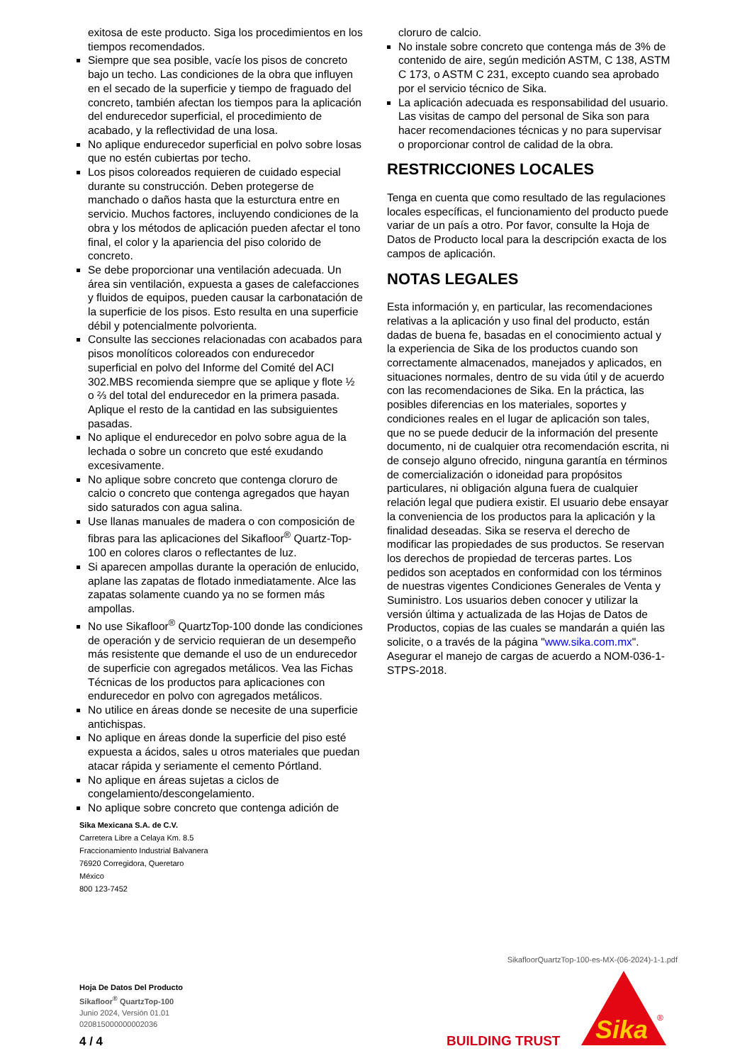exitosa de este producto. Siga los procedimientos en los tiempos recomendados.
Siempre que sea posible, vacíe los pisos de concreto bajo un techo. Las condiciones de la obra que influyen en el secado de la superficie y tiempo de fraguado del concreto, también afectan los tiempos para la aplicación del endurecedor superficial, el procedimiento de acabado, y la reflectividad de una losa.
No aplique endurecedor superficial en polvo sobre losas que no estén cubiertas por techo.
Los pisos coloreados requieren de cuidado especial durante su construcción. Deben protegerse de manchado o daños hasta que la esturctura entre en servicio. Muchos factores, incluyendo condiciones de la obra y los métodos de aplicación pueden afectar el tono final, el color y la apariencia del piso colorido de concreto.
Se debe proporcionar una ventilación adecuada. Un área sin ventilación, expuesta a gases de calefacciones y fluidos de equipos, pueden causar la carbonatación de la superficie de los pisos. Esto resulta en una superficie débil y potencialmente polvorienta.
Consulte las secciones relacionadas con acabados para pisos monolíticos coloreados con endurecedor superficial en polvo del Informe del Comité del ACI 302.MBS recomienda siempre que se aplique y flote ½ o ⅔ del total del endurecedor en la primera pasada. Aplique el resto de la cantidad en las subsiguientes pasadas.
No aplique el endurecedor en polvo sobre agua de la lechada o sobre un concreto que esté exudando excesivamente.
No aplique sobre concreto que contenga cloruro de calcio o concreto que contenga agregados que hayan sido saturados con agua salina.
Use llanas manuales de madera o con composición de fibras para las aplicaciones del Sikafloor<sup>®</sup> Quartz-Top-100 en colores claros o reflectantes de luz.
Si aparecen ampollas durante la operación de enlucido, aplane las zapatas de flotado inmediatamente. Alce las zapatas solamente cuando ya no se formen más ampollas.
No use Sikafloor<sup>®</sup> QuartzTop-100 donde las condiciones de operación y de servicio requieran de un desempeño más resistente que demande el uso de un endurecedor de superficie con agregados metálicos. Vea las Fichas Técnicas de los productos para aplicaciones con endurecedor en polvo con agregados metálicos.
No utilice en áreas donde se necesite de una superficie antichispas.
No aplique en áreas donde la superficie del piso esté expuesta a ácidos, sales u otros materiales que puedan atacar rápida y seriamente el cemento Pórtland.
No aplique en áreas sujetas a ciclos de congelamiento/descongelamiento.
No aplique sobre concreto que contenga adición de
cloruro de calcio.
No instale sobre concreto que contenga más de 3% de contenido de aire, según medición ASTM, C 138, ASTM C 173, o ASTM C 231, excepto cuando sea aprobado por el servicio técnico de Sika.
La aplicación adecuada es responsabilidad del usuario. Las visitas de campo del personal de Sika son para hacer recomendaciones técnicas y no para supervisar o proporcionar control de calidad de la obra.
RESTRICCIONES LOCALES
Tenga en cuenta que como resultado de las regulaciones locales específicas, el funcionamiento del producto puede variar de un país a otro. Por favor, consulte la Hoja de Datos de Producto local para la descripción exacta de los campos de aplicación.
NOTAS LEGALES
Esta información y, en particular, las recomendaciones relativas a la aplicación y uso final del producto, están dadas de buena fe, basadas en el conocimiento actual y la experiencia de Sika de los productos cuando son correctamente almacenados, manejados y aplicados, en situaciones normales, dentro de su vida útil y de acuerdo con las recomendaciones de Sika. En la práctica, las posibles diferencias en los materiales, soportes y condiciones reales en el lugar de aplicación son tales, que no se puede deducir de la información del presente documento, ni de cualquier otra recomendación escrita, ni de consejo alguno ofrecido, ninguna garantía en términos de comercialización o idoneidad para propósitos particulares, ni obligación alguna fuera de cualquier relación legal que pudiera existir. El usuario debe ensayar la conveniencia de los productos para la aplicación y la finalidad deseadas. Sika se reserva el derecho de modificar las propiedades de sus productos. Se reservan los derechos de propiedad de terceras partes. Los pedidos son aceptados en conformidad con los términos de nuestras vigentes Condiciones Generales de Venta y Suministro. Los usuarios deben conocer y utilizar la versión última y actualizada de las Hojas de Datos de Productos, copias de las cuales se mandarán a quién las solicite, o a través de la página "www.sika.com.mx". Asegurar el manejo de cargas de acuerdo a NOM-036-1-STPS-2018.
Sika Mexicana S.A. de C.V.
Carretera Libre a Celaya Km. 8.5
Fraccionamiento Industrial Balvanera
76920 Corregidora, Queretaro
México
800 123-7452
SikafloorQuartzTop-100-es-MX-(06-2024)-1-1.pdf
Hoja De Datos Del Producto
Sikafloor<sup>®</sup> QuartzTop-100
Junio 2024, Versión 01.01
020815000000002036
4 / 4 BUILDING TRUST
Sika
®